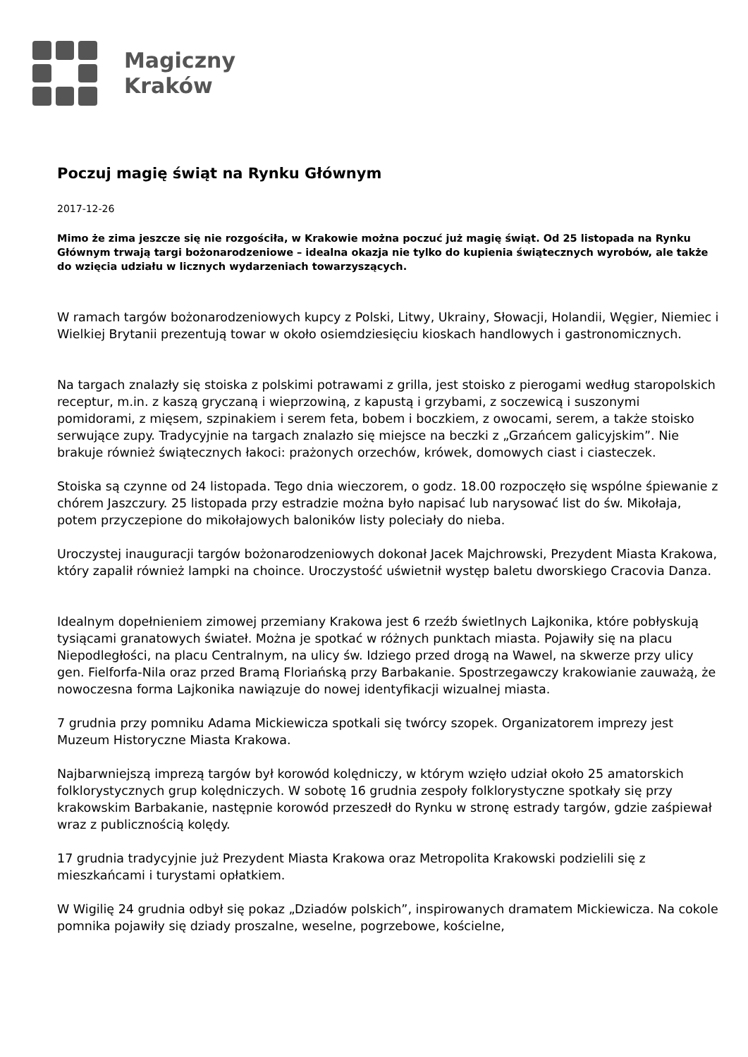Magiczny
Kraków
Poczuj magię świąt na Rynku Głównym
2017-12-26
Mimo że zima jeszcze się nie rozgościła, w Krakowie można poczuć już magię świąt. Od 25 listopada na Rynku Głównym trwają targi bożonarodzeniowe – idealna okazja nie tylko do kupienia świątecznych wyrobów, ale także do wzięcia udziału w licznych wydarzeniach towarzyszących.
W ramach targów bożonarodzeniowych kupcy z Polski, Litwy, Ukrainy, Słowacji, Holandii, Węgier, Niemiec i Wielkiej Brytanii prezentują towar w około osiemdziesięciu kioskach handlowych i gastronomicznych.
Na targach znalazły się stoiska z polskimi potrawami z grilla, jest stoisko z pierogami według staropolskich receptur, m.in. z kaszą gryczaną i wieprzowiną, z kapustą i grzybami, z soczewicą i suszonymi pomidorami, z mięsem, szpinakiem i serem feta, bobem i boczkiem, z owocami, serem, a także stoisko serwujące zupy. Tradycyjnie na targach znalazło się miejsce na beczki z „Grzańcem galicyjskim”. Nie brakuje również świątecznych łakoci: prażonych orzechów, krówek, domowych ciast i ciasteczek.
Stoiska są czynne od 24 listopada. Tego dnia wieczorem, o godz. 18.00 rozpoczęło się wspólne śpiewanie z chórem Jaszczury. 25 listopada przy estradzie można było napisać lub narysować list do św. Mikołaja, potem przyczepione do mikołajowych baloników listy poleciały do nieba.
Uroczystej inauguracji targów bożonarodzeniowych dokonał Jacek Majchrowski, Prezydent Miasta Krakowa, który zapalił również lampki na choince. Uroczystość uświetnił występ baletu dworskiego Cracovia Danza.
Idealnym dopełnieniem zimowej przemiany Krakowa jest 6 rzeźb świetlnych Lajkonika, które pobłyskują tysiącami granatowych świateł. Można je spotkać w różnych punktach miasta. Pojawiły się na placu Niepodległości, na placu Centralnym, na ulicy św. Idziego przed drogą na Wawel, na skwerze przy ulicy gen. Fielforfa-Nila oraz przed Bramą Floriańską przy Barbakanie. Spostrzegawczy krakowianie zauważą, że nowoczesna forma Lajkonika nawiązuje do nowej identyfikacji wizualnej miasta.
7 grudnia przy pomniku Adama Mickiewicza spotkali się twórcy szopek. Organizatorem imprezy jest Muzeum Historyczne Miasta Krakowa.
Najbarwniejszą imprezą targów był korowód kolędniczy, w którym wzięło udział około 25 amatorskich folklorystycznych grup kolędniczych. W sobotę 16 grudnia zespoły folklorystyczne spotkały się przy krakowskim Barbakanie, następnie korowód przeszedł do Rynku w stronę estrady targów, gdzie zaśpiewał wraz z publicznością kolędy.
17 grudnia tradycyjnie już Prezydent Miasta Krakowa oraz Metropolita Krakowski podzielili się z mieszkańcami i turystami opłatkiem.
W Wigilię 24 grudnia odbył się pokaz „Dziadów polskich”, inspirowanych dramatem Mickiewicza. Na cokole pomnika pojawiły się dziady proszalne, weselne, pogrzebowe, kościelne,